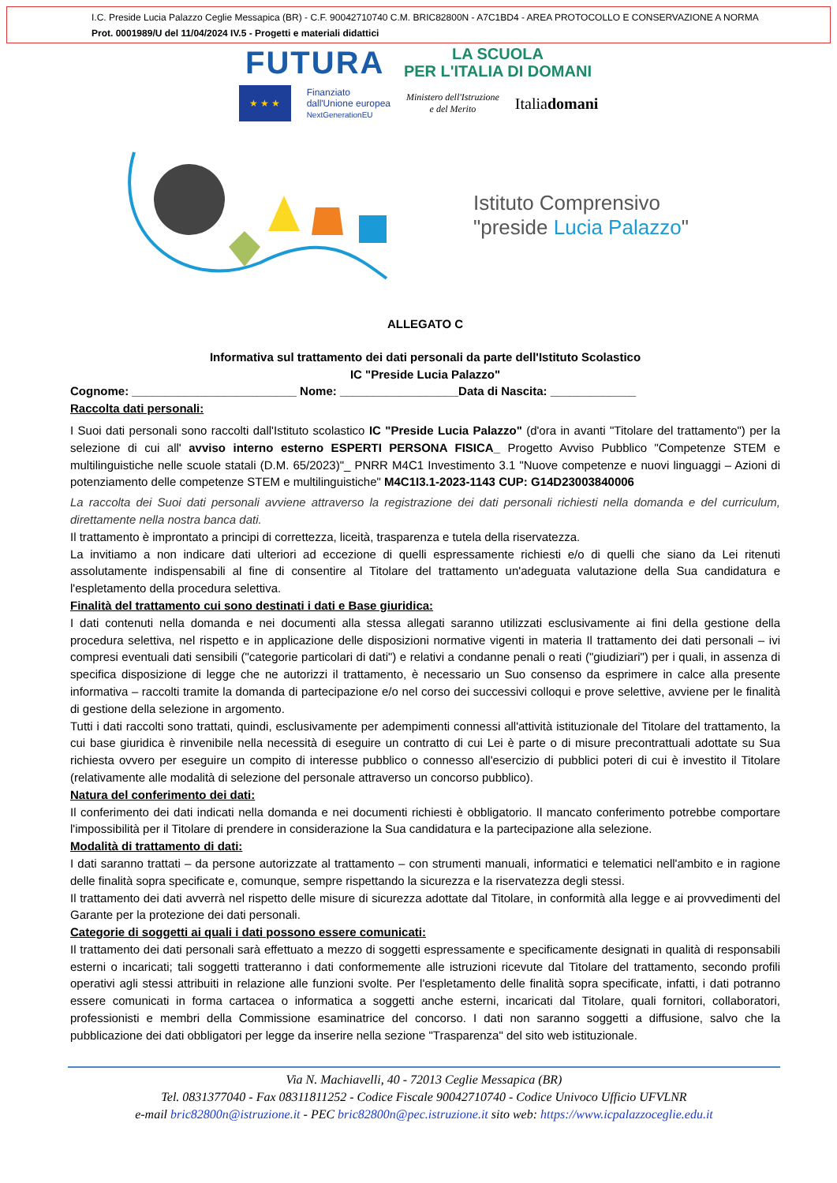I.C. Preside Lucia Palazzo Ceglie Messapica (BR) - C.F. 90042710740 C.M. BRIC82800N - A7C1BD4 - AREA PROTOCOLLO E CONSERVAZIONE A NORMA
Prot. 0001989/U del 11/04/2024 IV.5 - Progetti e materiali didattici
FUTURA LA SCUOLA
PER L'ITALIA DI DOMANI
★ ★ ★
Finanziato
dall'Unione europea
NextGenerationEU
Ministero dell'Istruzione
e del Merito
Italiadomani
Istituto Comprensivo
"preside Lucia Palazzo"
ALLEGATO C
Informativa sul trattamento dei dati personali da parte dell'Istituto Scolastico
IC "Preside Lucia Palazzo"
Cognome: _________________________ Nome: __________________Data di Nascita: _____________
Raccolta dati personali:
I Suoi dati personali sono raccolti dall'Istituto scolastico IC "Preside Lucia Palazzo" (d'ora in avanti "Titolare del trattamento") per la selezione di cui all' avviso interno esterno ESPERTI PERSONA FISICA_ Progetto Avviso Pubblico "Competenze STEM e multilinguistiche nelle scuole statali (D.M. 65/2023)"_ PNRR M4C1 Investimento 3.1 "Nuove competenze e nuovi linguaggi – Azioni di potenziamento delle competenze STEM e multilinguistiche" M4C1I3.1-2023-1143 CUP: G14D23003840006
La raccolta dei Suoi dati personali avviene attraverso la registrazione dei dati personali richiesti nella domanda e del curriculum, direttamente nella nostra banca dati.
Il trattamento è improntato a principi di correttezza, liceità, trasparenza e tutela della riservatezza.
La invitiamo a non indicare dati ulteriori ad eccezione di quelli espressamente richiesti e/o di quelli che siano da Lei ritenuti assolutamente indispensabili al fine di consentire al Titolare del trattamento un'adeguata valutazione della Sua candidatura e l'espletamento della procedura selettiva.
Finalità del trattamento cui sono destinati i dati e Base giuridica:
I dati contenuti nella domanda e nei documenti alla stessa allegati saranno utilizzati esclusivamente ai fini della gestione della procedura selettiva, nel rispetto e in applicazione delle disposizioni normative vigenti in materia Il trattamento dei dati personali – ivi compresi eventuali dati sensibili ("categorie particolari di dati") e relativi a condanne penali o reati ("giudiziari") per i quali, in assenza di specifica disposizione di legge che ne autorizzi il trattamento, è necessario un Suo consenso da esprimere in calce alla presente informativa – raccolti tramite la domanda di partecipazione e/o nel corso dei successivi colloqui e prove selettive, avviene per le finalità di gestione della selezione in argomento.
Tutti i dati raccolti sono trattati, quindi, esclusivamente per adempimenti connessi all'attività istituzionale del Titolare del trattamento, la cui base giuridica è rinvenibile nella necessità di eseguire un contratto di cui Lei è parte o di misure precontrattuali adottate su Sua richiesta ovvero per eseguire un compito di interesse pubblico o connesso all'esercizio di pubblici poteri di cui è investito il Titolare (relativamente alle modalità di selezione del personale attraverso un concorso pubblico).
Natura del conferimento dei dati:
Il conferimento dei dati indicati nella domanda e nei documenti richiesti è obbligatorio. Il mancato conferimento potrebbe comportare l'impossibilità per il Titolare di prendere in considerazione la Sua candidatura e la partecipazione alla selezione.
Modalità di trattamento di dati:
I dati saranno trattati – da persone autorizzate al trattamento – con strumenti manuali, informatici e telematici nell'ambito e in ragione delle finalità sopra specificate e, comunque, sempre rispettando la sicurezza e la riservatezza degli stessi.
Il trattamento dei dati avverrà nel rispetto delle misure di sicurezza adottate dal Titolare, in conformità alla legge e ai provvedimenti del Garante per la protezione dei dati personali.
Categorie di soggetti ai quali i dati possono essere comunicati:
Il trattamento dei dati personali sarà effettuato a mezzo di soggetti espressamente e specificamente designati in qualità di responsabili esterni o incaricati; tali soggetti tratteranno i dati conformemente alle istruzioni ricevute dal Titolare del trattamento, secondo profili operativi agli stessi attribuiti in relazione alle funzioni svolte. Per l'espletamento delle finalità sopra specificate, infatti, i dati potranno essere comunicati in forma cartacea o informatica a soggetti anche esterni, incaricati dal Titolare, quali fornitori, collaboratori, professionisti e membri della Commissione esaminatrice del concorso. I dati non saranno soggetti a diffusione, salvo che la pubblicazione dei dati obbligatori per legge da inserire nella sezione "Trasparenza" del sito web istituzionale.
Via N. Machiavelli, 40 - 72013 Ceglie Messapica (BR)
Tel. 0831377040 - Fax 08311811252 - Codice Fiscale 90042710740 - Codice Univoco Ufficio UFVLNR
e-mail bric82800n@istruzione.it - PEC bric82800n@pec.istruzione.it sito web: https://www.icpalazzoceglie.edu.it